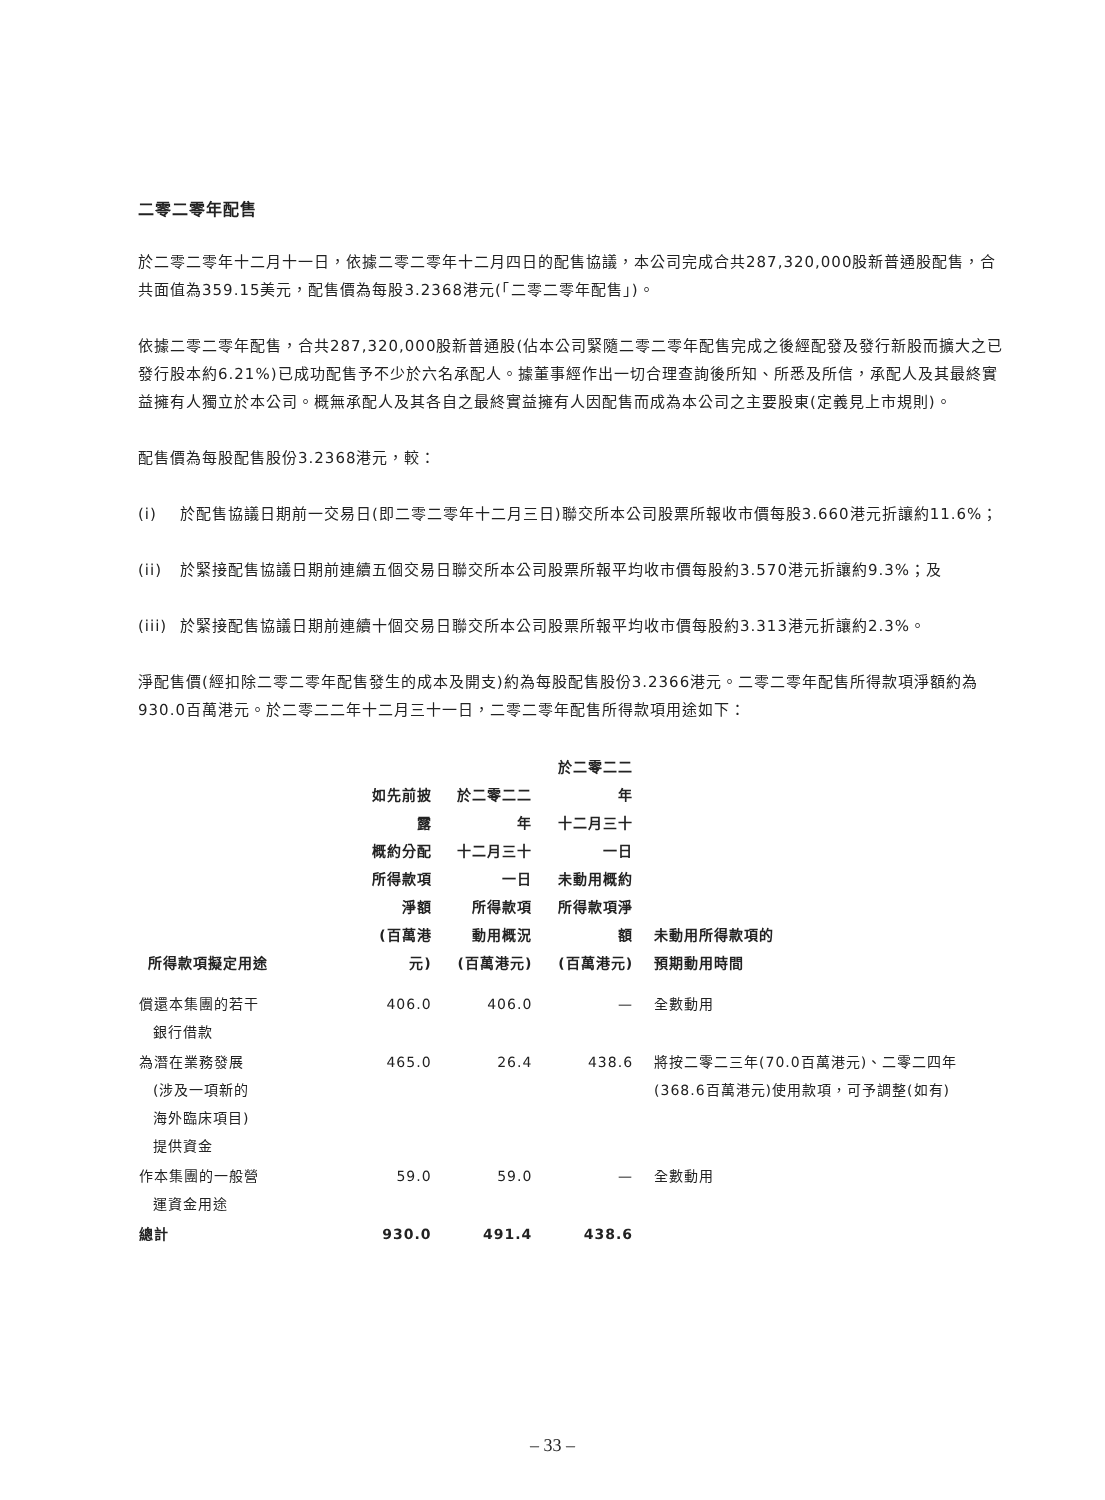二零二零年配售
於二零二零年十二月十一日，依據二零二零年十二月四日的配售協議，本公司完成合共287,320,000股新普通股配售，合共面值為359.15美元，配售價為每股3.2368港元(「二零二零年配售」)。
依據二零二零年配售，合共287,320,000股新普通股(佔本公司緊隨二零二零年配售完成之後經配發及發行新股而擴大之已發行股本約6.21%)已成功配售予不少於六名承配人。據董事經作出一切合理查詢後所知、所悉及所信，承配人及其最終實益擁有人獨立於本公司。概無承配人及其各自之最終實益擁有人因配售而成為本公司之主要股東(定義見上市規則)。
配售價為每股配售股份3.2368港元，較：
(i) 於配售協議日期前一交易日(即二零二零年十二月三日)聯交所本公司股票所報收市價每股3.660港元折讓約11.6%；
(ii) 於緊接配售協議日期前連續五個交易日聯交所本公司股票所報平均收市價每股約3.570港元折讓約9.3%；及
(iii) 於緊接配售協議日期前連續十個交易日聯交所本公司股票所報平均收市價每股約3.313港元折讓約2.3%。
淨配售價(經扣除二零二零年配售發生的成本及開支)約為每股配售股份3.2366港元。二零二零年配售所得款項淨額約為930.0百萬港元。於二零二二年十二月三十一日，二零二零年配售所得款項用途如下：
| 所得款項擬定用途 | 如先前披露 概約分配 所得款項淨額 (百萬港元) | 於二零二二年 十二月三十一日 所得款項 動用概況 (百萬港元) | 於二零二二年 十二月三十一日 未動用概約 所得款項淨額 (百萬港元) | 未動用所得款項的 預期動用時間 |
| --- | --- | --- | --- | --- |
| 償還本集團的若干 銀行借款 | 406.0 | 406.0 | — | 全數動用 |
| 為潛在業務發展 (涉及一項新的 海外臨床項目) 提供資金 | 465.0 | 26.4 | 438.6 | 將按二零二三年(70.0百萬港元)、二零二四年(368.6百萬港元)使用款項，可予調整(如有) |
| 作本集團的一般營 運資金用途 | 59.0 | 59.0 | — | 全數動用 |
| 總計 | 930.0 | 491.4 | 438.6 | |
– 33 –